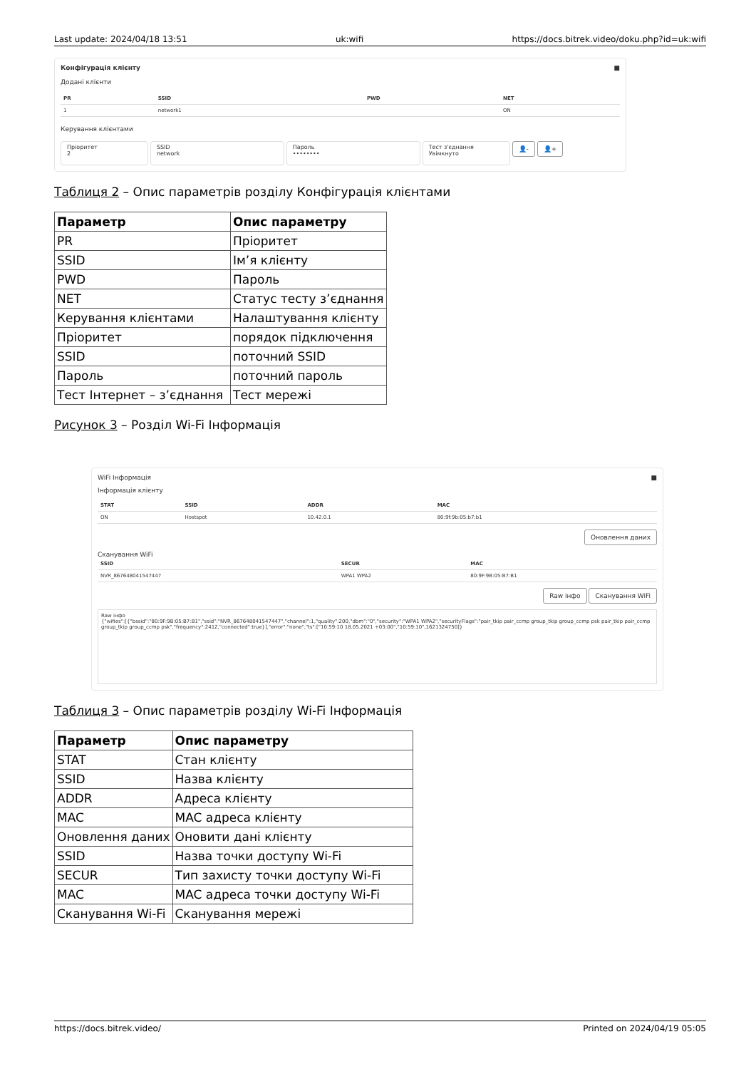Last update: 2024/04/18 13:51 uk:wifi https://docs.bitrek.video/doku.php?id=uk:wifi
Конфігурація клієнту ■
Додані клієнти
| PR | SSID | PWD | NET |
| --- | --- | --- | --- |
| 1 | network1 | | ON |
Керування клієнтами
Пріоритет
2 SSID
network Пароль
•••••••• Тест з'єднання
Увімкнуто 👤- 👤+
Таблиця 2 – Опис параметрів розділу Конфігурація клієнтами
| Параметр | Опис параметру |
| --- | --- |
| PR | Пріоритет |
| SSID | Ім’я клієнту |
| PWD | Пароль |
| NET | Статус тесту з’єднання |
| Керування клієнтами | Налаштування клієнту |
| Пріоритет | порядок підключення |
| SSID | поточний SSID |
| Пароль | поточний пароль |
| Тест Інтернет – з’єднання | Тест мережі |
Рисунок 3 – Розділ Wi-Fi Інформація
WiFi Інформація ■
Інформація клієнту
| STAT | SSID | ADDR | MAC |
| --- | --- | --- | --- |
| ON | Hostspot | 10.42.0.1 | 80:9f:9b:05:b7:b1 |
Оновлення даних
Сканування WiFi
| SSID | SECUR | MAC |
| --- | --- | --- |
| NVR_867648041547447 | WPA1 WPA2 | 80:9F:9B:05:B7:B1 |
Raw інфо Сканування WiFi
Raw інфо
{"wifies":[{"bssid":"80:9F:9B:05:B7:B1","ssid":"NVR_867648041547447","channel":1,"quality":200,"dbm":"0","security":"WPA1 WPA2","securityFlags":"pair_tkip pair_ccmp group_tkip group_ccmp psk pair_tkip pair_ccmp group_tkip group_ccmp psk","frequency":2412,"connected":true}],"error":"none","ts":["10:59:10 18.05.2021 +03:00","10:59:10",1621324750]}
Таблиця 3 – Опис параметрів розділу Wi-Fi Інформація
| Параметр | Опис параметру |
| --- | --- |
| STAT | Стан клієнту |
| SSID | Назва клієнту |
| ADDR | Адреса клієнту |
| MAC | MAC адреса клієнту |
| Оновлення даних | Оновити дані клієнту |
| SSID | Назва точки доступу Wi-Fi |
| SECUR | Тип захисту точки доступу Wi-Fi |
| MAC | MAC адреса точки доступу Wi-Fi |
| Сканування Wi-Fi | Сканування мережі |
https://docs.bitrek.video/ Printed on 2024/04/19 05:05